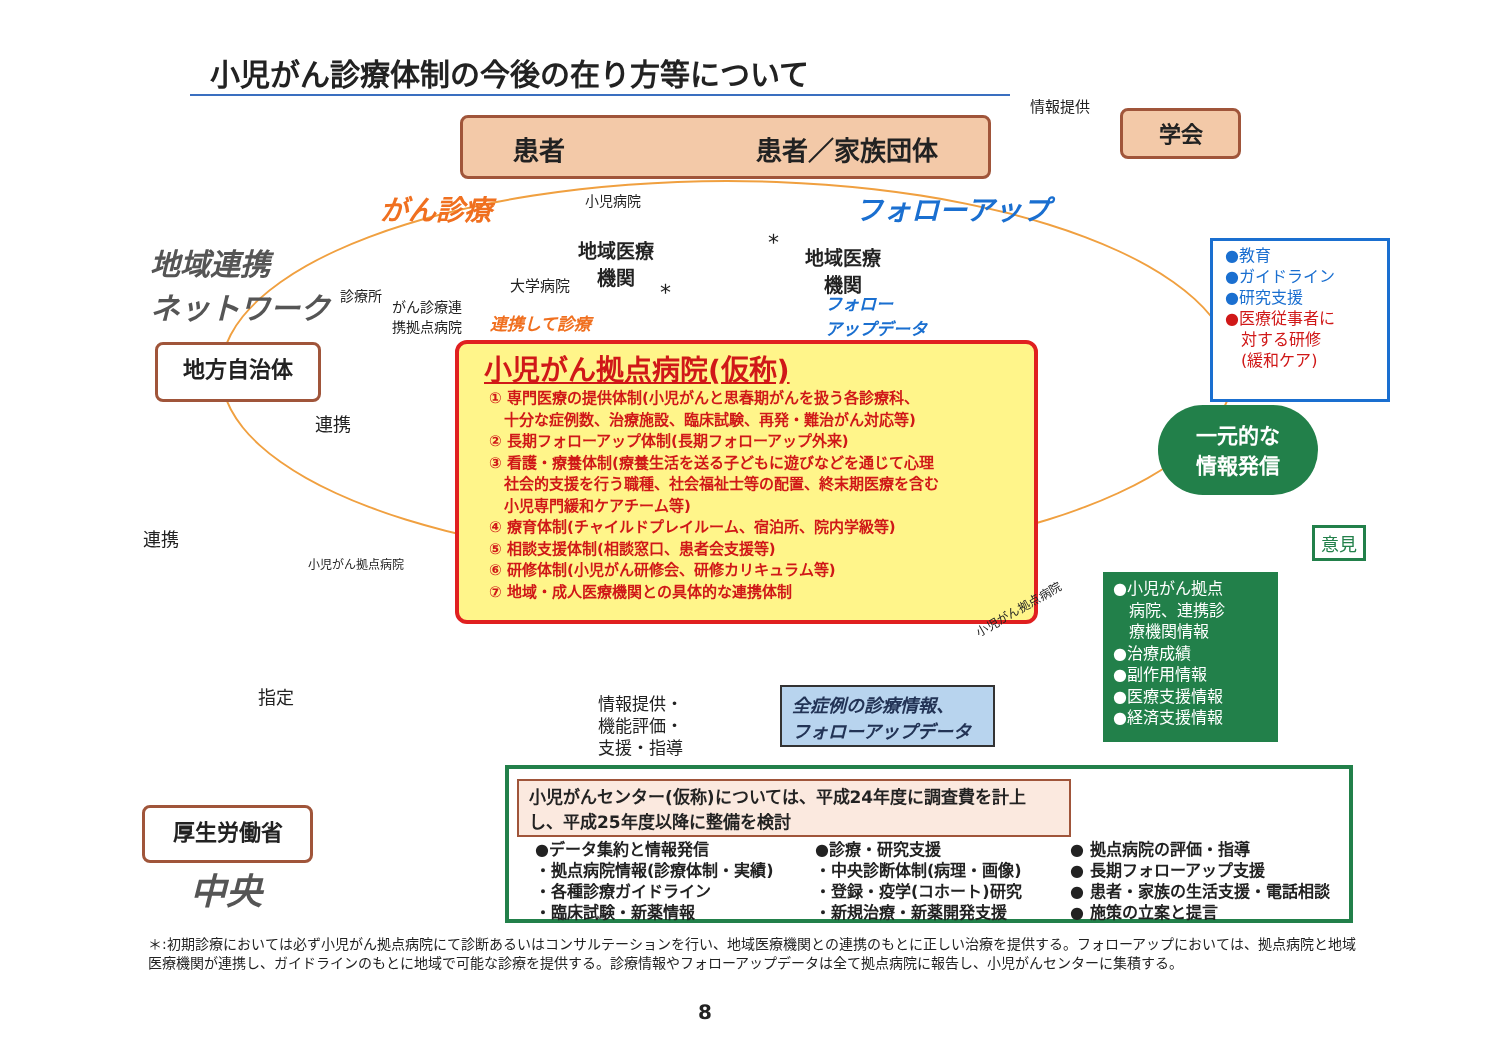小児がん診療体制の今後の在り方等について
患者 患者／家族団体
情報提供
学会
がん診療 小児病院 フォローアップ
地域連携
ネットワーク
診療所
がん診療連
携拠点病院
大学病院
地域医療
機関
*
連携して診療
*
地域医療
機関
フォロー
アップデータ
●教育
●ガイドライン
●研究支援
●医療従事者に
　対する研修
　(緩和ケア)
地方自治体
連携
連携
小児がん拠点病院(仮称)
① 専門医療の提供体制(小児がんと思春期がんを扱う各診療科、
　十分な症例数、治療施設、臨床試験、再発・難治がん対応等)
② 長期フォローアップ体制(長期フォローアップ外来)
③ 看護・療養体制(療養生活を送る子どもに遊びなどを通じて心理
　社会的支援を行う職種、社会福祉士等の配置、終末期医療を含む
　小児専門緩和ケアチーム等)
④ 療育体制(チャイルドプレイルーム、宿泊所、院内学級等)
⑤ 相談支援体制(相談窓口、患者会支援等)
⑥ 研修体制(小児がん研修会、研修カリキュラム等)
⑦ 地域・成人医療機関との具体的な連携体制
一元的な
情報発信
意見
●小児がん拠点
　病院、連携診
　療機関情報
●治療成績
●副作用情報
●医療支援情報
●経済支援情報
小児がん拠点病院
小児がん拠点病院
指定
情報提供・
機能評価・
支援・指導
全症例の診療情報、
フォローアップデータ
厚生労働省
中央
小児がんセンター(仮称)については、平成24年度に調査費を計上し、平成25年度以降に整備を検討
●データ集約と情報発信
・拠点病院情報(診療体制・実績)
・各種診療ガイドライン
・臨床試験・新薬情報
●診療・研究支援
・中央診断体制(病理・画像)
・登録・疫学(コホート)研究
・新規治療・新薬開発支援
● 拠点病院の評価・指導
● 長期フォローアップ支援
● 患者・家族の生活支援・電話相談
● 施策の立案と提言
＊:初期診療においては必ず小児がん拠点病院にて診断あるいはコンサルテーションを行い、地域医療機関との連携のもとに正しい治療を提供する。フォローアップにおいては、拠点病院と地域医療機関が連携し、ガイドラインのもとに地域で可能な診療を提供する。診療情報やフォローアップデータは全て拠点病院に報告し、小児がんセンターに集積する。
8